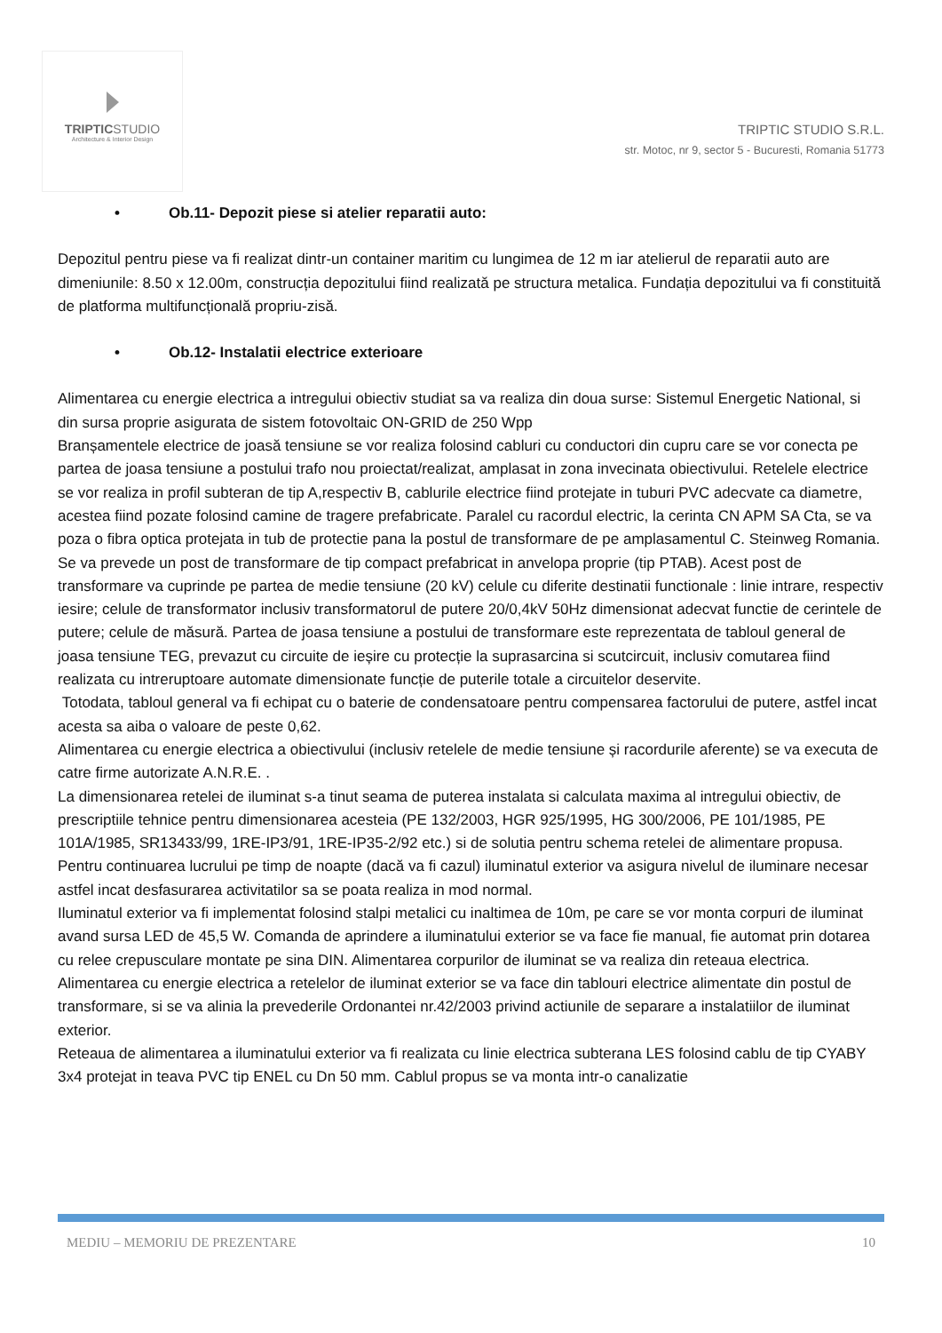TRIPTICSTUDIO
Architecture & Interior Design
TRIPTIC STUDIO S.R.L.
str. Motoc, nr 9, sector 5 - Bucuresti, Romania 51773
• Ob.11- Depozit piese si atelier reparatii auto:
Depozitul pentru piese va fi realizat dintr-un container maritim cu lungimea de 12 m iar atelierul de reparatii auto are dimeniunile: 8.50 x 12.00m, construcția depozitului fiind realizată pe structura metalica. Fundația depozitului va fi constituită de platforma multifuncțională propriu-zisă.
• Ob.12- Instalatii electrice exterioare
Alimentarea cu energie electrica a intregului obiectiv studiat sa va realiza din doua surse: Sistemul Energetic National, si din sursa proprie asigurata de sistem fotovoltaic ON-GRID de 250 Wpp
Branșamentele electrice de joasă tensiune se vor realiza folosind cabluri cu conductori din cupru care se vor conecta pe partea de joasa tensiune a postului trafo nou proiectat/realizat, amplasat in zona invecinata obiectivului. Retelele electrice se vor realiza in profil subteran de tip A,respectiv B, cablurile electrice fiind protejate in tuburi PVC adecvate ca diametre, acestea fiind pozate folosind camine de tragere prefabricate. Paralel cu racordul electric, la cerinta CN APM SA Cta, se va poza o fibra optica protejata in tub de protectie pana la postul de transformare de pe amplasamentul C. Steinweg Romania.
Se va prevede un post de transformare de tip compact prefabricat in anvelopa proprie (tip PTAB). Acest post de transformare va cuprinde pe partea de medie tensiune (20 kV) celule cu diferite destinatii functionale : linie intrare, respectiv iesire; celule de transformator inclusiv transformatorul de putere 20/0,4kV 50Hz dimensionat adecvat functie de cerintele de putere; celule de măsură. Partea de joasa tensiune a postului de transformare este reprezentata de tabloul general de joasa tensiune TEG, prevazut cu circuite de ieșire cu protecție la suprasarcina si scutcircuit, inclusiv comutarea fiind realizata cu intreruptoare automate dimensionate funcție de puterile totale a circuitelor deservite.
Totodata, tabloul general va fi echipat cu o baterie de condensatoare pentru compensarea factorului de putere, astfel incat acesta sa aiba o valoare de peste 0,62.
Alimentarea cu energie electrica a obiectivului (inclusiv retelele de medie tensiune și racordurile aferente) se va executa de catre firme autorizate A.N.R.E. .
La dimensionarea retelei de iluminat s-a tinut seama de puterea instalata si calculata maxima al intregului obiectiv, de prescriptiile tehnice pentru dimensionarea acesteia (PE 132/2003, HGR 925/1995, HG 300/2006, PE 101/1985, PE 101A/1985, SR13433/99, 1RE-IP3/91, 1RE-IP35-2/92 etc.) si de solutia pentru schema retelei de alimentare propusa.
Pentru continuarea lucrului pe timp de noapte (dacă va fi cazul) iluminatul exterior va asigura nivelul de iluminare necesar astfel incat desfasurarea activitatilor sa se poata realiza in mod normal.
Iluminatul exterior va fi implementat folosind stalpi metalici cu inaltimea de 10m, pe care se vor monta corpuri de iluminat avand sursa LED de 45,5 W. Comanda de aprindere a iluminatului exterior se va face fie manual, fie automat prin dotarea cu relee crepusculare montate pe sina DIN. Alimentarea corpurilor de iluminat se va realiza din reteaua electrica.
Alimentarea cu energie electrica a retelelor de iluminat exterior se va face din tablouri electrice alimentate din postul de transformare, si se va alinia la prevederile Ordonantei nr.42/2003 privind actiunile de separare a instalatiilor de iluminat exterior.
Reteaua de alimentarea a iluminatului exterior va fi realizata cu linie electrica subterana LES folosind cablu de tip CYABY 3x4 protejat in teava PVC tip ENEL cu Dn 50 mm. Cablul propus se va monta intr-o canalizatie
MEDIU – MEMORIU DE PREZENTARE 10